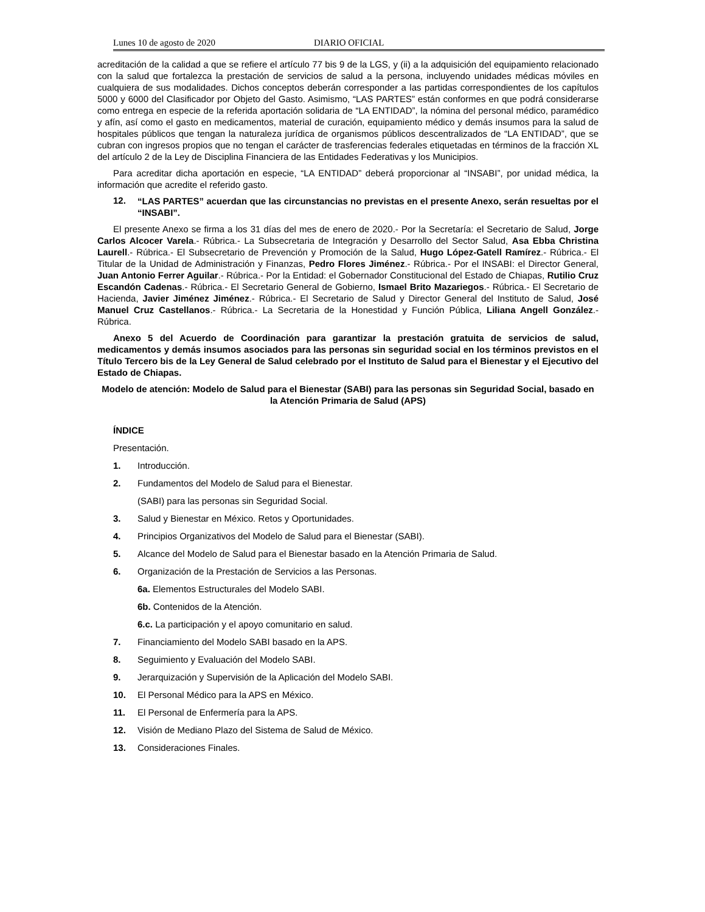Lunes 10 de agosto de 2020 DIARIO OFICIAL
acreditación de la calidad a que se refiere el artículo 77 bis 9 de la LGS, y (ii) a la adquisición del equipamiento relacionado con la salud que fortalezca la prestación de servicios de salud a la persona, incluyendo unidades médicas móviles en cualquiera de sus modalidades. Dichos conceptos deberán corresponder a las partidas correspondientes de los capítulos 5000 y 6000 del Clasificador por Objeto del Gasto. Asimismo, “LAS PARTES” están conformes en que podrá considerarse como entrega en especie de la referida aportación solidaria de “LA ENTIDAD”, la nómina del personal médico, paramédico y afín, así como el gasto en medicamentos, material de curación, equipamiento médico y demás insumos para la salud de hospitales públicos que tengan la naturaleza jurídica de organismos públicos descentralizados de “LA ENTIDAD”, que se cubran con ingresos propios que no tengan el carácter de trasferencias federales etiquetadas en términos de la fracción XL del artículo 2 de la Ley de Disciplina Financiera de las Entidades Federativas y los Municipios.
Para acreditar dicha aportación en especie, “LA ENTIDAD” deberá proporcionar al “INSABI”, por unidad médica, la información que acredite el referido gasto.
12.
“LAS PARTES” acuerdan que las circunstancias no previstas en el presente Anexo, serán resueltas por el “INSABI”.
El presente Anexo se firma a los 31 días del mes de enero de 2020.- Por la Secretaría: el Secretario de Salud, Jorge Carlos Alcocer Varela.- Rúbrica.- La Subsecretaria de Integración y Desarrollo del Sector Salud, Asa Ebba Christina Laurell.- Rúbrica.- El Subsecretario de Prevención y Promoción de la Salud, Hugo López-Gatell Ramírez.- Rúbrica.- El Titular de la Unidad de Administración y Finanzas, Pedro Flores Jiménez.- Rúbrica.- Por el INSABI: el Director General, Juan Antonio Ferrer Aguilar.- Rúbrica.- Por la Entidad: el Gobernador Constitucional del Estado de Chiapas, Rutilio Cruz Escandón Cadenas.- Rúbrica.- El Secretario General de Gobierno, Ismael Brito Mazariegos.- Rúbrica.- El Secretario de Hacienda, Javier Jiménez Jiménez.- Rúbrica.- El Secretario de Salud y Director General del Instituto de Salud, José Manuel Cruz Castellanos.- Rúbrica.- La Secretaria de la Honestidad y Función Pública, Liliana Angell González.- Rúbrica.
Anexo 5 del Acuerdo de Coordinación para garantizar la prestación gratuita de servicios de salud, medicamentos y demás insumos asociados para las personas sin seguridad social en los términos previstos en el Título Tercero bis de la Ley General de Salud celebrado por el Instituto de Salud para el Bienestar y el Ejecutivo del Estado de Chiapas.
Modelo de atención: Modelo de Salud para el Bienestar (SABI) para las personas sin Seguridad Social, basado en la Atención Primaria de Salud (APS)
ÍNDICE
Presentación.
1. Introducción.
2. Fundamentos del Modelo de Salud para el Bienestar.
(SABI) para las personas sin Seguridad Social.
3. Salud y Bienestar en México. Retos y Oportunidades.
4. Principios Organizativos del Modelo de Salud para el Bienestar (SABI).
5. Alcance del Modelo de Salud para el Bienestar basado en la Atención Primaria de Salud.
6. Organización de la Prestación de Servicios a las Personas.
6a. Elementos Estructurales del Modelo SABI.
6b. Contenidos de la Atención.
6.c. La participación y el apoyo comunitario en salud.
7. Financiamiento del Modelo SABI basado en la APS.
8. Seguimiento y Evaluación del Modelo SABI.
9. Jerarquización y Supervisión de la Aplicación del Modelo SABI.
10. El Personal Médico para la APS en México.
11. El Personal de Enfermería para la APS.
12. Visión de Mediano Plazo del Sistema de Salud de México.
13. Consideraciones Finales.